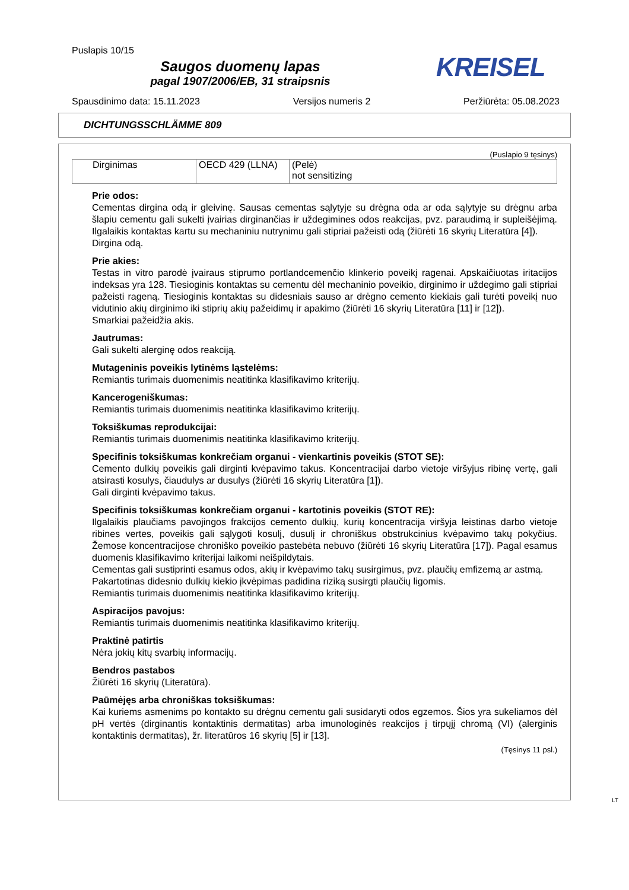Puslapis 10/15
Saugos duomenų lapas
pagal 1907/2006/EB, 31 straipsnis
KREISEL
Spausdinimo data: 15.11.2023 Versijos numeris 2 Peržiūrėta: 05.08.2023
DICHTUNGSSCHLÄMME 809
(Puslapio 9 tęsinys)
| Dirginimas | OECD 429 (LLNA) | (Pelė) not sensitizing |
Prie odos:
Cementas dirgina odą ir gleivinę. Sausas cementas sąlytyje su drėgna oda ar oda sąlytyje su drėgnu arba šlapiu cementu gali sukelti įvairias dirginančias ir uždegimines odos reakcijas, pvz. paraudimą ir supleišėjimą. Ilgalaikis kontaktas kartu su mechaniniu nutrynimu gali stipriai pažeisti odą (žiūrėti 16 skyrių Literatūra [4]).
Dirgina odą.
Prie akies:
Testas in vitro parodė įvairaus stiprumo portlandcemenčio klinkerio poveikį ragenai. Apskaičiuotas iritacijos indeksas yra 128. Tiesioginis kontaktas su cementu dėl mechaninio poveikio, dirginimo ir uždegimo gali stipriai pažeisti rageną. Tiesioginis kontaktas su didesniais sauso ar drėgno cemento kiekiais gali turėti poveikį nuo vidutinio akių dirginimo iki stiprių akių pažeidimų ir apakimo (žiūrėti 16 skyrių Literatūra [11] ir [12]).
Smarkiai pažeidžia akis.
Jautrumas:
Gali sukelti alerginę odos reakciją.
Mutageninis poveikis lytinėms ląstelėms:
Remiantis turimais duomenimis neatitinka klasifikavimo kriterijų.
Kancerogeniškumas:
Remiantis turimais duomenimis neatitinka klasifikavimo kriterijų.
Toksiškumas reprodukcijai:
Remiantis turimais duomenimis neatitinka klasifikavimo kriterijų.
Specifinis toksiškumas konkrečiam organui - vienkartinis poveikis (STOT SE):
Cemento dulkių poveikis gali dirginti kvėpavimo takus. Koncentracijai darbo vietoje viršyjus ribinę vertę, gali atsirasti kosulys, čiaudulys ar dusulys (žiūrėti 16 skyrių Literatūra [1]).
Gali dirginti kvėpavimo takus.
Specifinis toksiškumas konkrečiam organui - kartotinis poveikis (STOT RE):
Ilgalaikis plaučiams pavojingos frakcijos cemento dulkių, kurių koncentracija viršyja leistinas darbo vietoje ribines vertes, poveikis gali sąlygoti kosulį, dusulį ir chroniškus obstrukcinius kvėpavimo takų pokyčius. Žemose koncentracijose chroniško poveikio pastebėta nebuvo (žiūrėti 16 skyrių Literatūra [17]). Pagal esamus duomenis klasifikavimo kriterijai laikomi neišpildytais.
Cementas gali sustiprinti esamus odos, akių ir kvėpavimo takų susirgimus, pvz. plaučių emfizemą ar astmą.
Pakartotinas didesnio dulkių kiekio įkvėpimas padidina riziką susirgti plaučių ligomis.
Remiantis turimais duomenimis neatitinka klasifikavimo kriterijų.
Aspiracijos pavojus:
Remiantis turimais duomenimis neatitinka klasifikavimo kriterijų.
Praktinė patirtis
Nėra jokių kitų svarbių informacijų.
Bendros pastabos
Žiūrėti 16 skyrių (Literatūra).
Paūmėjęs arba chroniškas toksiškumas:
Kai kuriems asmenims po kontakto su drėgnu cementu gali susidaryti odos egzemos. Šios yra sukeliamos dėl pH vertės (dirginantis kontaktinis dermatitas) arba imunologinės reakcijos į tirpųjį chromą (VI) (alerginis kontaktinis dermatitas), žr. literatūros 16 skyrių [5] ir [13].
(Tęsinys 11 psl.)
LT